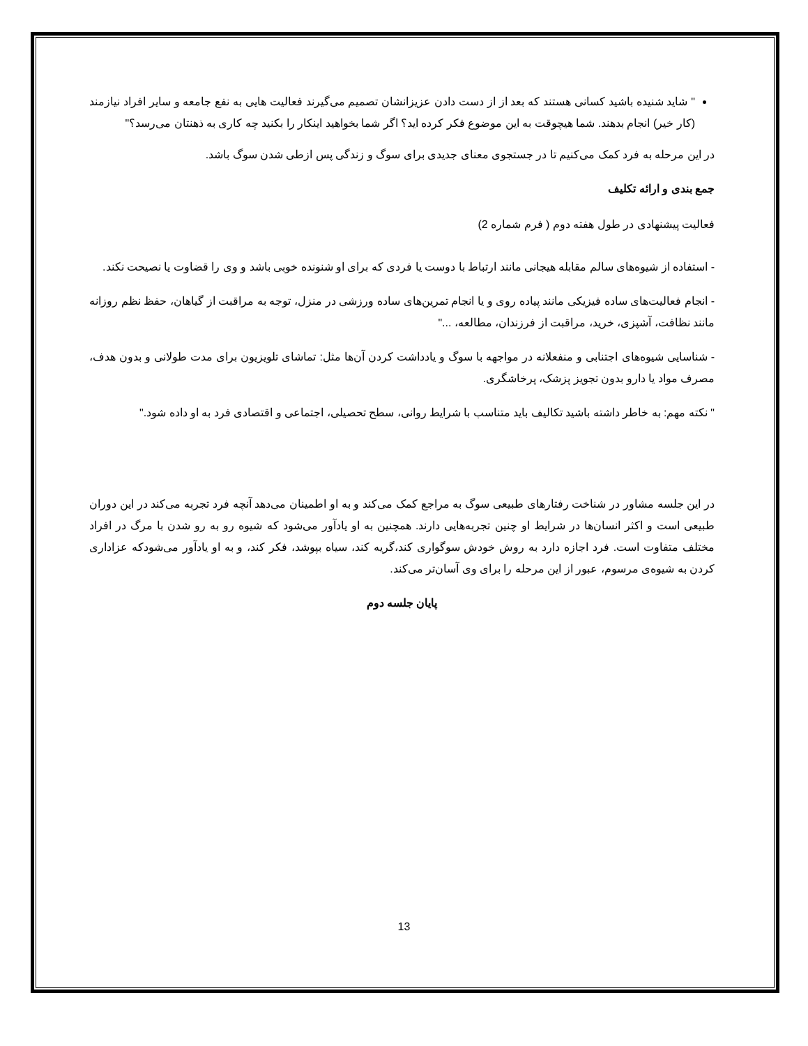" شاید شنیده باشید کسانی هستند که بعد از از دست دادن عزیزانشان تصمیم می‌گیرند فعالیت هایی به نفع جامعه و سایر افراد نیازمند (کار خیر) انجام بدهند. شما هیچوقت به این موضوع فکر کرده اید؟ اگر شما بخواهید اینکار را بکنید چه کاری به ذهنتان می‌رسد؟"
در این مرحله به فرد کمک می‌کنیم تا در جستجوی معنای جدیدی برای سوگ و زندگی پس ازطی شدن سوگ باشد.
جمع بندی و ارائه تکلیف
فعالیت پیشنهادی در طول هفته دوم ( فرم شماره 2)
- استفاده از شیوه‌های سالم مقابله هیجانی مانند ارتباط با دوست یا فردی که برای او شنونده خوبی باشد و وی را قضاوت یا نصیحت نکند.
- انجام فعالیت‌های ساده فیزیکی مانند پیاده روی و یا انجام تمرین‌های ساده ورزشی در منزل، توجه به مراقبت از گیاهان، حفظ نظم روزانه مانند نظافت، آشپزی، خرید، مراقبت از فرزندان، مطالعه، ..."
- شناسایی شیوه‌های اجتنابی و منفعلانه در مواجهه با سوگ و یادداشت کردن آن‌ها مثل: تماشای تلویزیون برای مدت طولانی و بدون هدف، مصرف مواد یا دارو بدون تجویز پزشک، پرخاشگری.
" نکته مهم: به خاطر داشته باشید تکالیف باید متناسب با شرایط روانی، سطح تحصیلی، اجتماعی و اقتصادی فرد به او داده شود."
در این جلسه مشاور در شناخت رفتارهای طبیعی سوگ به مراجع کمک می‌کند و به او اطمینان می‌دهد آنچه فرد تجربه می‌کند در این دوران طبیعی است و اکثر انسان‌ها در شرایط او چنین تجربه‌هایی دارند. همچنین به او یادآور می‌شود که شیوه رو به رو شدن با مرگ در افراد مختلف متفاوت است. فرد اجازه دارد به روش خودش سوگواری کند،گریه کند، سیاه بپوشد، فکر کند، و به او یادآور می‌شودکه عزاداری کردن به شیوه‌ی مرسوم، عبور از این مرحله را برای وی آسان‌تر می‌کند.
پایان جلسه دوم
13